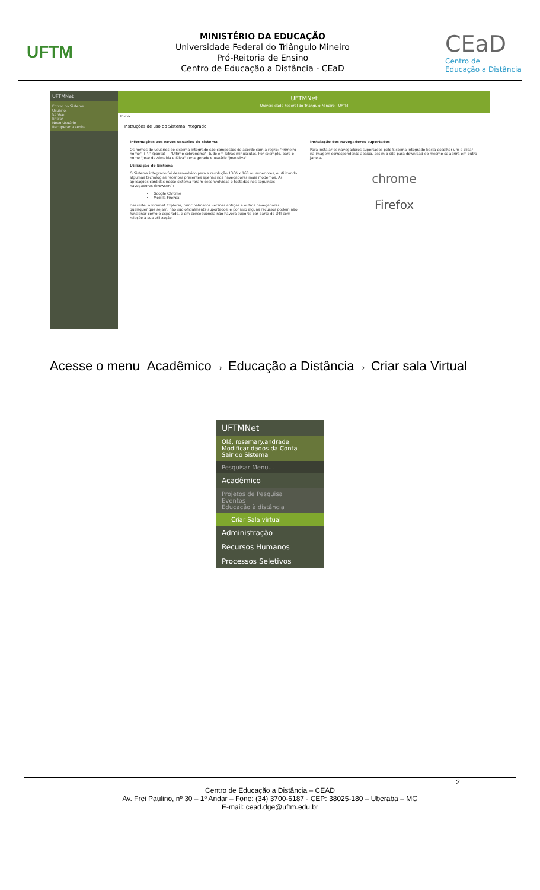UFTM
MINISTÉRIO DA EDUCAÇÃO
Universidade Federal do Triângulo Mineiro
Pró-Reitoria de Ensino
Centro de Educação a Distância - CEaD
CEaD
Centro de
Educação a Distância
UFTMNet
Entrar no Sistema
Usuário:
Senha:
Entrar
Novo Usuário
Recuperar a senha
UFTMNet
Universidade Federal do Triângulo Mineiro - UFTM
Início
Instruções de uso do Sistema Integrado
Informações aos novos usuários do sistema
Os nomes de usuarios do sistema integrado são compostos de acordo com a regra: "Primeiro nome" + "." (ponto) + "Ultimo sobrenome", tudo em letras minúsculas. Por exemplo, para o nome "José de Almeida e Silva" seria gerado o usuário 'jose.silva'.
Utilização do Sistema
O Sistema integrado foi desenvolvido para a resolução 1366 x 768 ou superiores, e utilizando algumas tecnologias recentes presentes apenas nos navegadores mais modernos. As aplicações contidas nesse sistema foram desenvolvidas e testadas nos seguintes navegadores (browsers):
Google Chrome
Mozilla FireFox
Dessarte, o Internet Explorer, principalmente versões antigas e outros navegadores, quaisquer que sejam, não são oficialmente suportados, e por isso alguns recursos podem não funcionar como o esperado, e em consequência não haverá suporte por parte do DTI com relação à sua utilização.
Instalação dos navegadores suportados
Para instalar os navegadores suportados pelo Sistema integrado basta escolher um e clicar na imagem correspondente abaixo, assim o site para download do mesmo se abrirá em outra janela.
chrome
Firefox
Acesse o menu Acadêmico→ Educação a Distância→ Criar sala Virtual
UFTMNet
Olá, rosemary.andrade
Modificar dados da Conta
Sair do Sistema
Pesquisar Menu...
Acadêmico
Projetos de Pesquisa
Eventos
Educação à distância
Criar Sala virtual
Administração
Recursos Humanos
Processos Seletivos
2
Centro de Educação a Distância – CEAD
Av. Frei Paulino, nº 30 – 1º Andar – Fone: (34) 3700-6187 - CEP: 38025-180 – Uberaba – MG
E-mail: cead.dge@uftm.edu.br